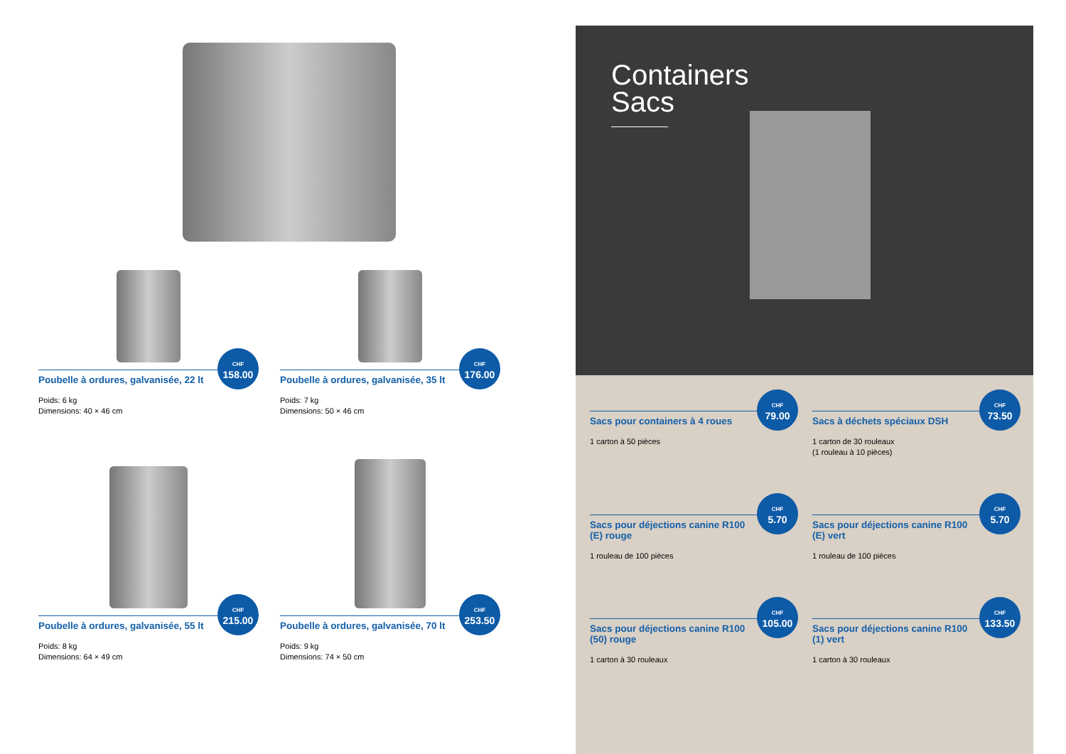CHF
158.00
Poubelle à ordures, galvanisée, 22 lt
Poids: 6 kg
Dimensions: 40 × 46 cm
CHF
176.00
Poubelle à ordures, galvanisée, 35 lt
Poids: 7 kg
Dimensions: 50 × 46 cm
CHF
215.00
Poubelle à ordures, galvanisée, 55 lt
Poids: 8 kg
Dimensions: 64 × 49 cm
CHF
253.50
Poubelle à ordures, galvanisée, 70 lt
Poids: 9 kg
Dimensions: 74 × 50 cm
Containers
Sacs
CHF
79.00
Sacs pour containers à 4 roues
1 carton à 50 pièces
CHF
73.50
Sacs à déchets spéciaux DSH
1 carton de 30 rouleaux
(1 rouleau à 10 pièces)
CHF
5.70
Sacs pour déjections canine R100 (E) rouge
1 rouleau de 100 pièces
CHF
5.70
Sacs pour déjections canine R100 (E) vert
1 rouleau de 100 pièces
CHF
105.00
Sacs pour déjections canine R100 (50) rouge
1 carton à 30 rouleaux
CHF
133.50
Sacs pour déjections canine R100 (1) vert
1 carton à 30 rouleaux